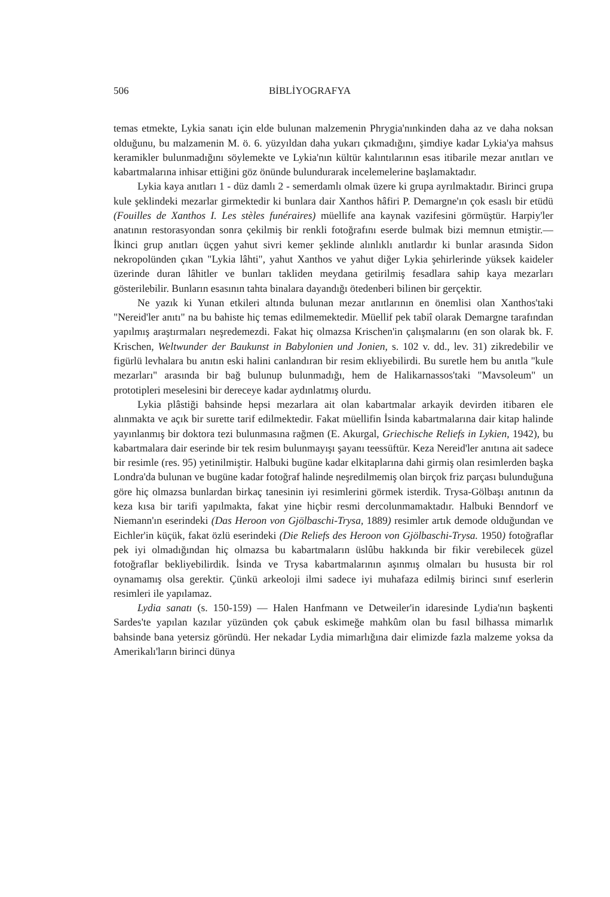506 BİBLİYOGRAFYA
temas etmekte, Lykia sanatı için elde bulunan malzemenin Phrygia'nınkinden daha az ve daha noksan olduğunu, bu malzamenin M. ö. 6. yüzyıldan daha yukarı çıkmadığını, şimdiye kadar Lykia'ya mahsus keramikler bulunmadığını söylemekte ve Lykia'nın kültür kalıntılarının esas itibarile mezar anıtları ve kabartmalarına inhisar ettiğini göz önünde bulundurarak incelemelerine başlamaktadır.
Lykia kaya anıtları 1 - düz damlı 2 - semerdamlı olmak üzere ki grupa ayrılmaktadır. Birinci grupa kule şeklindeki mezarlar girmektedir ki bunlara dair Xanthos hâfiri P. Demargne'ın çok esaslı bir etüdü (Fouilles de Xanthos I. Les stèles funéraires) müellife ana kaynak vazifesini görmüştür. Harpiy'ler anatının restorasyondan sonra çekilmiş bir renkli fotoğrafını eserde bulmak bizi memnun etmiştir.— İkinci grup anıtları üçgen yahut sivri kemer şeklinde alınlıklı anıtlardır ki bunlar arasında Sidon nekropolünden çıkan "Lykia lâhti", yahut Xanthos ve yahut diğer Lykia şehirlerinde yüksek kaideler üzerinde duran lâhitler ve bunları takliden meydana getirilmiş fesadlara sahip kaya mezarları gösterilebilir. Bunların esasının tahta binalara dayandığı ötedenberi bilinen bir gerçektir.
Ne yazık ki Yunan etkileri altında bulunan mezar anıtlarının en önemlisi olan Xanthos'taki "Nereid'ler anıtı" na bu bahiste hiç temas edilmemektedir. Müellif pek tabiî olarak Demargne tarafından yapılmış araştırmaları neşredemezdi. Fakat hiç olmazsa Krischen'in çalışmalarını (en son olarak bk. F. Krischen, Weltwunder der Baukunst in Babylonien und Jonien, s. 102 v. dd., lev. 31) zikredebilir ve figürlü levhalara bu anıtın eski halini canlandıran bir resim ekliyebilirdi. Bu suretle hem bu anıtla "kule mezarları" arasında bir bağ bulunup bulunmadığı, hem de Halikarnassos'taki "Mavsoleum" un prototipleri meselesini bir dereceye kadar aydınlatmış olurdu.
Lykia plâstiği bahsinde hepsi mezarlara ait olan kabartmalar arkayik devirden itibaren ele alınmakta ve açık bir surette tarif edilmektedir. Fakat müellifin İsinda kabartmalarına dair kitap halinde yayınlanmış bir doktora tezi bulunmasına rağmen (E. Akurgal, Griechische Reliefs in Lykien, 1942), bu kabartmalara dair eserinde bir tek resim bulunmayışı şayanı teessüftür. Keza Nereid'ler anıtına ait sadece bir resimle (res. 95) yetinilmiştir. Halbuki bugüne kadar elkitaplarına dahi girmiş olan resimlerden başka Londra'da bulunan ve bugüne kadar fotoğraf halinde neşredilmemiş olan birçok friz parçası bulunduğuna göre hiç olmazsa bunlardan birkaç tanesinin iyi resimlerini görmek isterdik. Trysa-Gölbaşı anıtının da keza kısa bir tarifi yapılmakta, fakat yine hiçbir resmi dercolunmamaktadır. Halbuki Benndorf ve Niemann'ın eserindeki (Das Heroon von Gjölbaschi-Trysa, 1889) resimler artık demode olduğundan ve Eichler'in küçük, fakat özlü eserindeki (Die Reliefs des Heroon von Gjölbaschi-Trysa. 1950) fotoğraflar pek iyi olmadığından hiç olmazsa bu kabartmaların üslûbu hakkında bir fikir verebilecek güzel fotoğraflar bekliyebilirdik. İsinda ve Trysa kabartmalarının aşınmış olmaları bu hususta bir rol oynamamış olsa gerektir. Çünkü arkeoloji ilmi sadece iyi muhafaza edilmiş birinci sınıf eserlerin resimleri ile yapılamaz.
Lydia sanatı (s. 150-159) — Halen Hanfmann ve Detweiler'in idaresinde Lydia'nın başkenti Sardes'te yapılan kazılar yüzünden çok çabuk eskimeğe mahkûm olan bu fasıl bilhassa mimarlık bahsinde bana yetersiz göründü. Her nekadar Lydia mimarlığına dair elimizde fazla malzeme yoksa da Amerikalı'ların birinci dünya